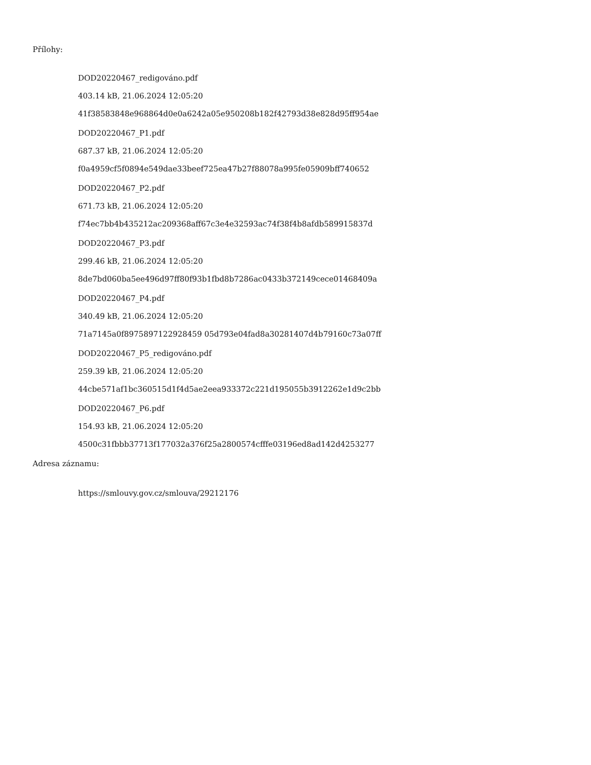Přílohy:
DOD20220467_redigováno.pdf
403.14 kB, 21.06.2024 12:05:20
41f38583848e968864d0e0a6242a05e950208b182f42793d38e828d95ff954ae
DOD20220467_P1.pdf
687.37 kB, 21.06.2024 12:05:20
f0a4959cf5f0894e549dae33beef725ea47b27f88078a995fe05909bff740652
DOD20220467_P2.pdf
671.73 kB, 21.06.2024 12:05:20
f74ec7bb4b435212ac209368aff67c3e4e32593ac74f38f4b8afdb589915837d
DOD20220467_P3.pdf
299.46 kB, 21.06.2024 12:05:20
8de7bd060ba5ee496d97ff80f93b1fbd8b7286ac0433b372149cece01468409a
DOD20220467_P4.pdf
340.49 kB, 21.06.2024 12:05:20
71a7145a0f8975897122928459 05d793e04fad8a30281407d4b79160c73a07ff
DOD20220467_P5_redigováno.pdf
259.39 kB, 21.06.2024 12:05:20
44cbe571af1bc360515d1f4d5ae2eea933372c221d195055b3912262e1d9c2bb
DOD20220467_P6.pdf
154.93 kB, 21.06.2024 12:05:20
4500c31fbbb37713f177032a376f25a2800574cfffe03196ed8ad142d4253277
Adresa záznamu:
https://smlouvy.gov.cz/smlouva/29212176